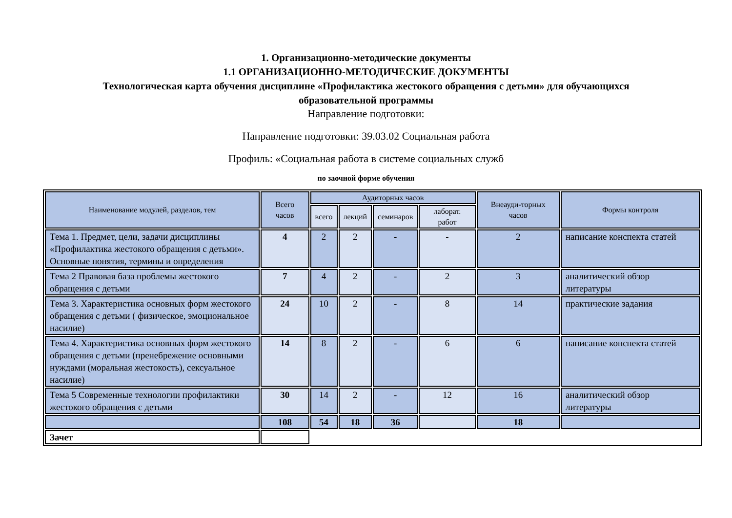1. Организационно-методические документы
1.1 ОРГАНИЗАЦИОННО-МЕТОДИЧЕСКИЕ ДОКУМЕНТЫ
Технологическая карта обучения дисциплине «Профилактика жестокого обращения с детьми» для обучающихся
образовательной программы
Направление подготовки:
Направление подготовки: 39.03.02 Социальная работа
Профиль: «Социальная работа в системе социальных служб
по заочной форме обучения
| Наименование модулей, разделов, тем | Всего часов | Аудиторных часов | | | | Внеауди-торных часов | Формы контроля |
| --- | --- | --- | --- | --- | --- | --- | --- |
| | | всего | лекций | семинаров | лаборат. работ | | |
| Тема 1. Предмет, цели, задачи дисциплины «Профилактика жестокого обращения с детьми». Основные понятия, термины и определения | 4 | 2 | 2 | - | - | 2 | написание конспекта статей |
| Тема 2 Правовая база проблемы жестокого обращения с детьми | 7 | 4 | 2 | - | 2 | 3 | аналитический обзор литературы |
| Тема 3. Характеристика основных форм жестокого обращения с детьми ( физическое, эмоциональное насилие) | 24 | 10 | 2 | - | 8 | 14 | практические задания |
| Тема 4. Характеристика основных форм жестокого обращения с детьми (пренебрежение основными нуждами (моральная жестокость), сексуальное насилие) | 14 | 8 | 2 | - | 6 | 6 | написание конспекта статей |
| Тема 5 Современные технологии профилактики жестокого обращения с детьми | 30 | 14 | 2 | - | 12 | 16 | аналитический обзор литературы |
| | 108 | 54 | 18 | 36 | | 18 | |
| Зачет | | | | | | | |